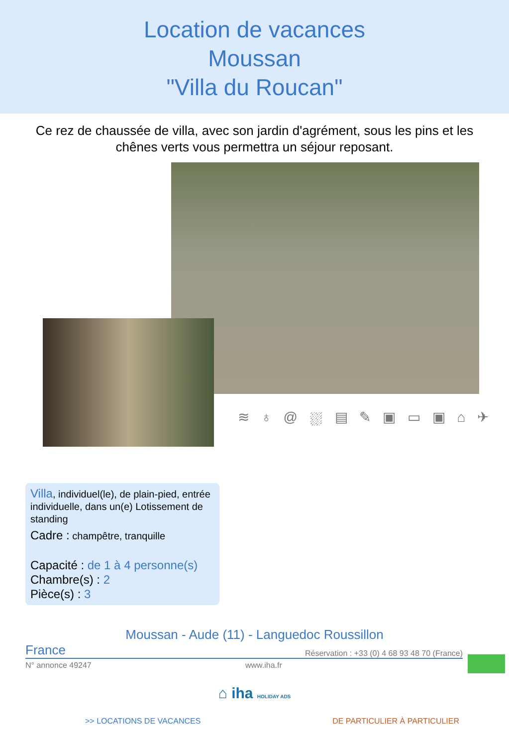Location de vacances
Moussan
"Villa du Roucan"
Ce rez de chaussée de villa, avec son jardin d'agrément, sous les pins et les chênes verts vous permettra un séjour reposant.
≋ ♁ @ ⛆ ▤ ✎ ▣ ▭ ▣ ⌂ ✈
Villa, individuel(le), de plain-pied, entrée individuelle, dans un(e) Lotissement de standing
Cadre : champêtre, tranquille
Capacité : de 1 à 4 personne(s)
Chambre(s) : 2
Pièce(s) : 3
Moussan - Aude (11) - Languedoc Roussillon
France Réservation : +33 (0) 4 68 93 48 70 (France)
N° annonce 49247 www.iha.fr
⌂ iha HOLIDAY ADS
>> LOCATIONS DE VACANCES DE PARTICULIER À PARTICULIER